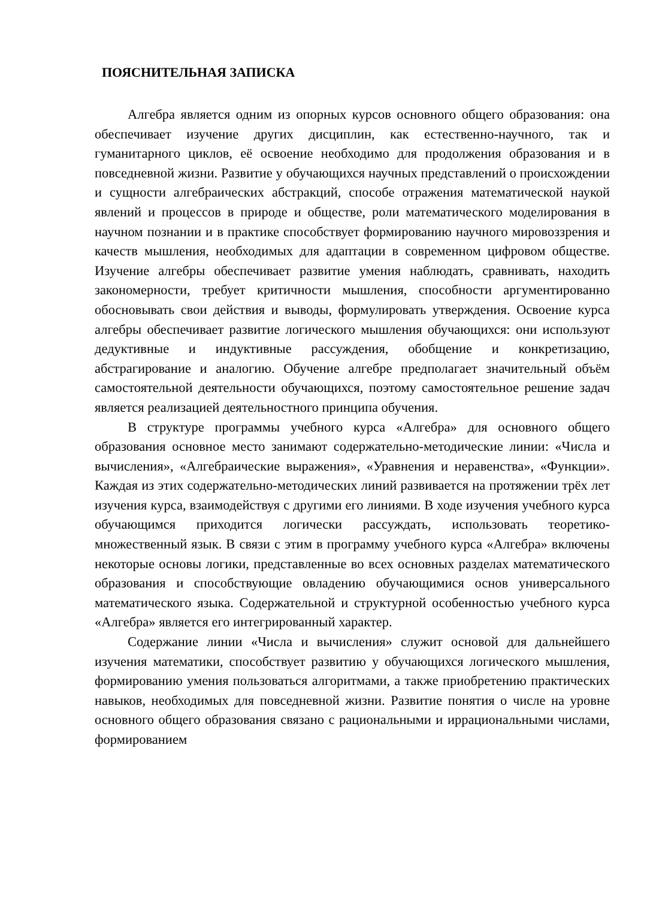ПОЯСНИТЕЛЬНАЯ ЗАПИСКА
Алгебра является одним из опорных курсов основного общего образования: она обеспечивает изучение других дисциплин, как естественно-научного, так и гуманитарного циклов, её освоение необходимо для продолжения образования и в повседневной жизни. Развитие у обучающихся научных представлений о происхождении и сущности алгебраических абстракций, способе отражения математической наукой явлений и процессов в природе и обществе, роли математического моделирования в научном познании и в практике способствует формированию научного мировоззрения и качеств мышления, необходимых для адаптации в современном цифровом обществе. Изучение алгебры обеспечивает развитие умения наблюдать, сравнивать, находить закономерности, требует критичности мышления, способности аргументированно обосновывать свои действия и выводы, формулировать утверждения. Освоение курса алгебры обеспечивает развитие логического мышления обучающихся: они используют дедуктивные и индуктивные рассуждения, обобщение и конкретизацию, абстрагирование и аналогию. Обучение алгебре предполагает значительный объём самостоятельной деятельности обучающихся, поэтому самостоятельное решение задач является реализацией деятельностного принципа обучения.
В структуре программы учебного курса «Алгебра» для основного общего образования основное место занимают содержательно-методические линии: «Числа и вычисления», «Алгебраические выражения», «Уравнения и неравенства», «Функции». Каждая из этих содержательно-методических линий развивается на протяжении трёх лет изучения курса, взаимодействуя с другими его линиями. В ходе изучения учебного курса обучающимся приходится логически рассуждать, использовать теоретико-множественный язык. В связи с этим в программу учебного курса «Алгебра» включены некоторые основы логики, представленные во всех основных разделах математического образования и способствующие овладению обучающимися основ универсального математического языка. Содержательной и структурной особенностью учебного курса «Алгебра» является его интегрированный характер.
Содержание линии «Числа и вычисления» служит основой для дальнейшего изучения математики, способствует развитию у обучающихся логического мышления, формированию умения пользоваться алгоритмами, а также приобретению практических навыков, необходимых для повседневной жизни. Развитие понятия о числе на уровне основного общего образования связано с рациональными и иррациональными числами, формированием